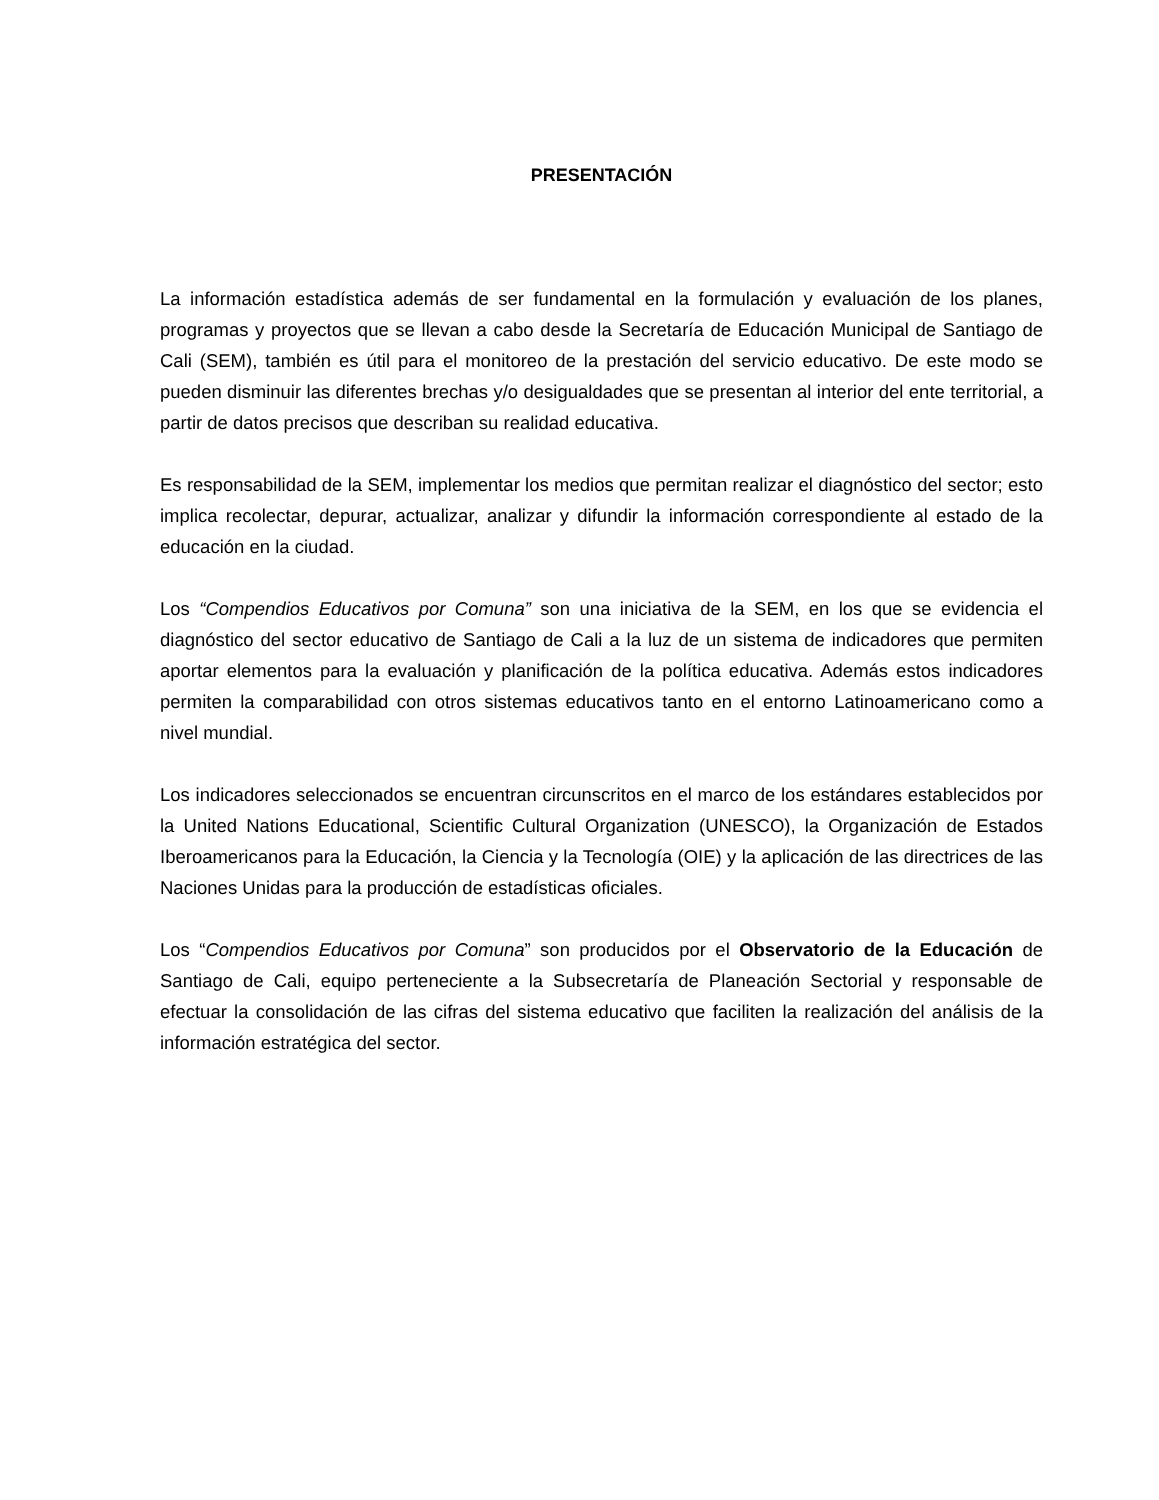PRESENTACIÓN
La información estadística además de ser fundamental en la formulación y evaluación de los planes, programas y proyectos que se llevan a cabo desde la Secretaría de Educación Municipal de Santiago de Cali (SEM), también es útil para el monitoreo de la prestación del servicio educativo. De este modo se pueden disminuir las diferentes brechas y/o desigualdades que se presentan al interior del ente territorial, a partir de datos precisos que describan su realidad educativa.
Es responsabilidad de la SEM, implementar los medios que permitan realizar el diagnóstico del sector; esto implica recolectar, depurar, actualizar, analizar y difundir la información correspondiente al estado de la educación en la ciudad.
Los “Compendios Educativos por Comuna” son una iniciativa de la SEM, en los que se evidencia el diagnóstico del sector educativo de Santiago de Cali a la luz de un sistema de indicadores que permiten aportar elementos para la evaluación y planificación de la política educativa. Además estos indicadores permiten la comparabilidad con otros sistemas educativos tanto en el entorno Latinoamericano como a nivel mundial.
Los indicadores seleccionados se encuentran circunscritos en el marco de los estándares establecidos por la United Nations Educational, Scientific Cultural Organization (UNESCO), la Organización de Estados Iberoamericanos para la Educación, la Ciencia y la Tecnología (OIE) y la aplicación de las directrices de las Naciones Unidas para la producción de estadísticas oficiales.
Los “Compendios Educativos por Comuna” son producidos por el Observatorio de la Educación de Santiago de Cali, equipo perteneciente a la Subsecretaría de Planeación Sectorial y responsable de efectuar la consolidación de las cifras del sistema educativo que faciliten la realización del análisis de la información estratégica del sector.